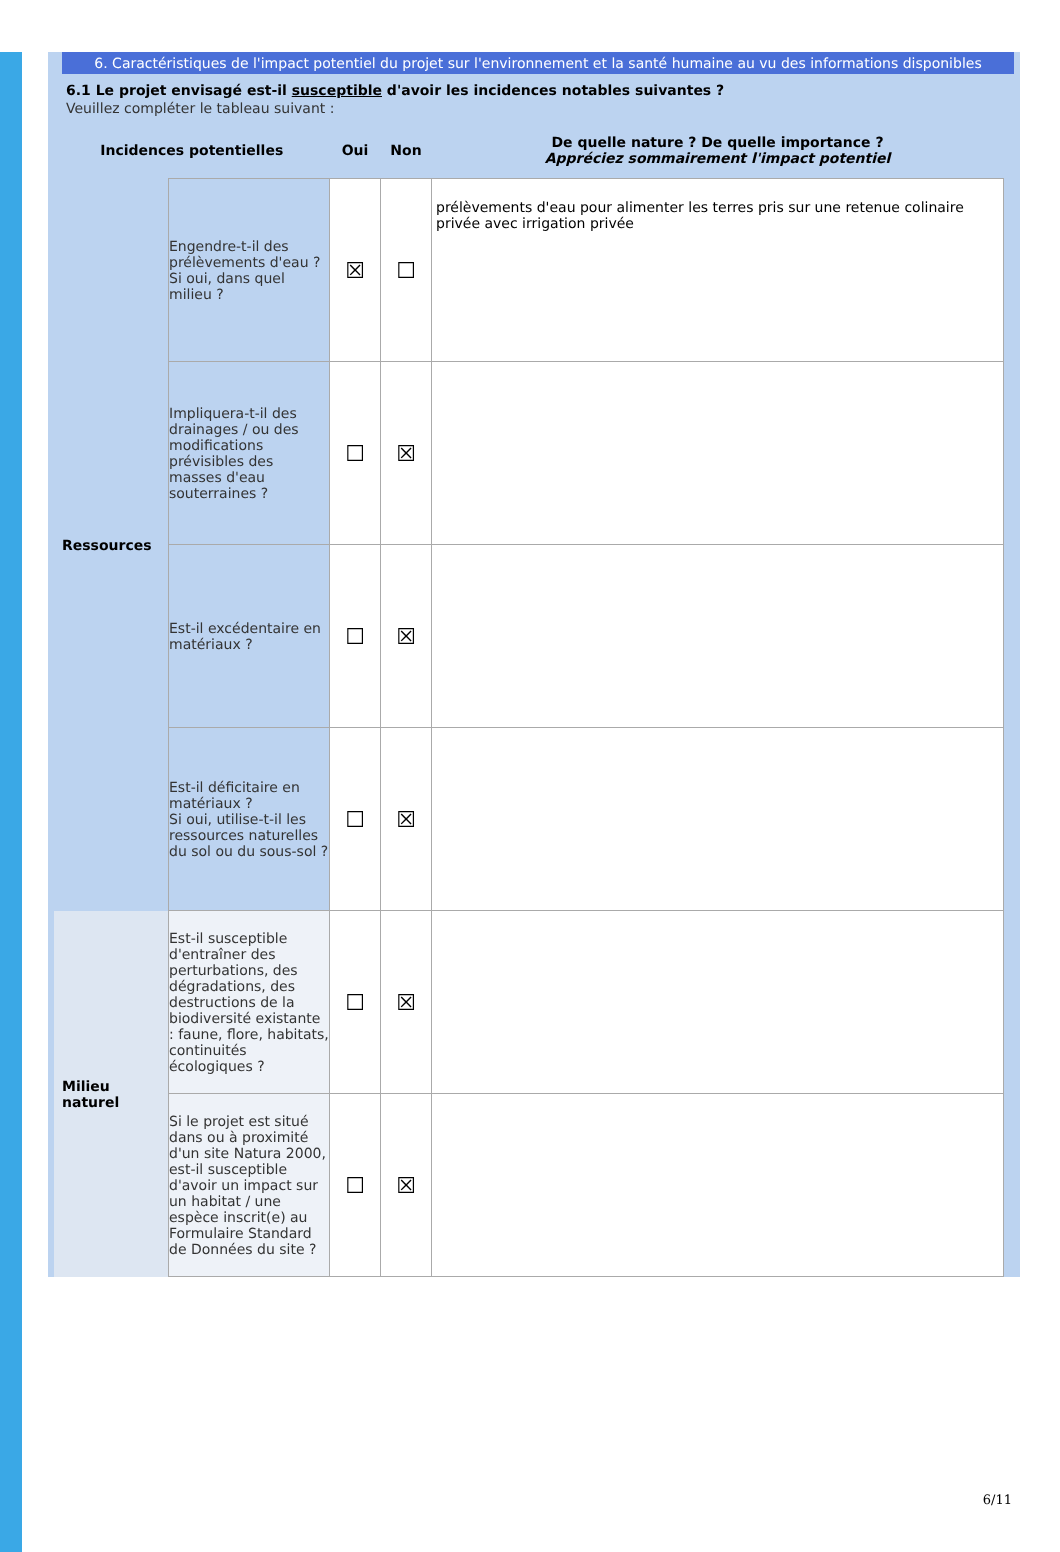6. Caractéristiques de l'impact potentiel du projet sur l'environnement et la santé humaine au vu des informations disponibles
6.1 Le projet envisagé est-il susceptible d'avoir les incidences notables suivantes ?
Veuillez compléter le tableau suivant :
| Incidences potentielles | | Oui | Non | De quelle nature ? De quelle importance ? Appréciez sommairement l'impact potentiel |
| --- | --- | --- | --- | --- |
| Ressources | Engendre-t-il des prélèvements d'eau ? Si oui, dans quel milieu ? | ☒ | ☐ | prélèvements d'eau pour alimenter les terres pris sur une retenue colinaire privée avec irrigation privée |
| | Impliquera-t-il des drainages / ou des modifications prévisibles des masses d'eau souterraines ? | ☐ | ☒ | |
| | Est-il excédentaire en matériaux ? | ☐ | ☒ | |
| | Est-il déficitaire en matériaux ? Si oui, utilise-t-il les ressources naturelles du sol ou du sous-sol ? | ☐ | ☒ | |
| Milieu naturel | Est-il susceptible d'entraîner des perturbations, des dégradations, des destructions de la biodiversité existante : faune, flore, habitats, continuités écologiques ? | ☐ | ☒ | |
| | Si le projet est situé dans ou à proximité d'un site Natura 2000, est-il susceptible d'avoir un impact sur un habitat / une espèce inscrit(e) au Formulaire Standard de Données du site ? | ☐ | ☒ | |
6/11